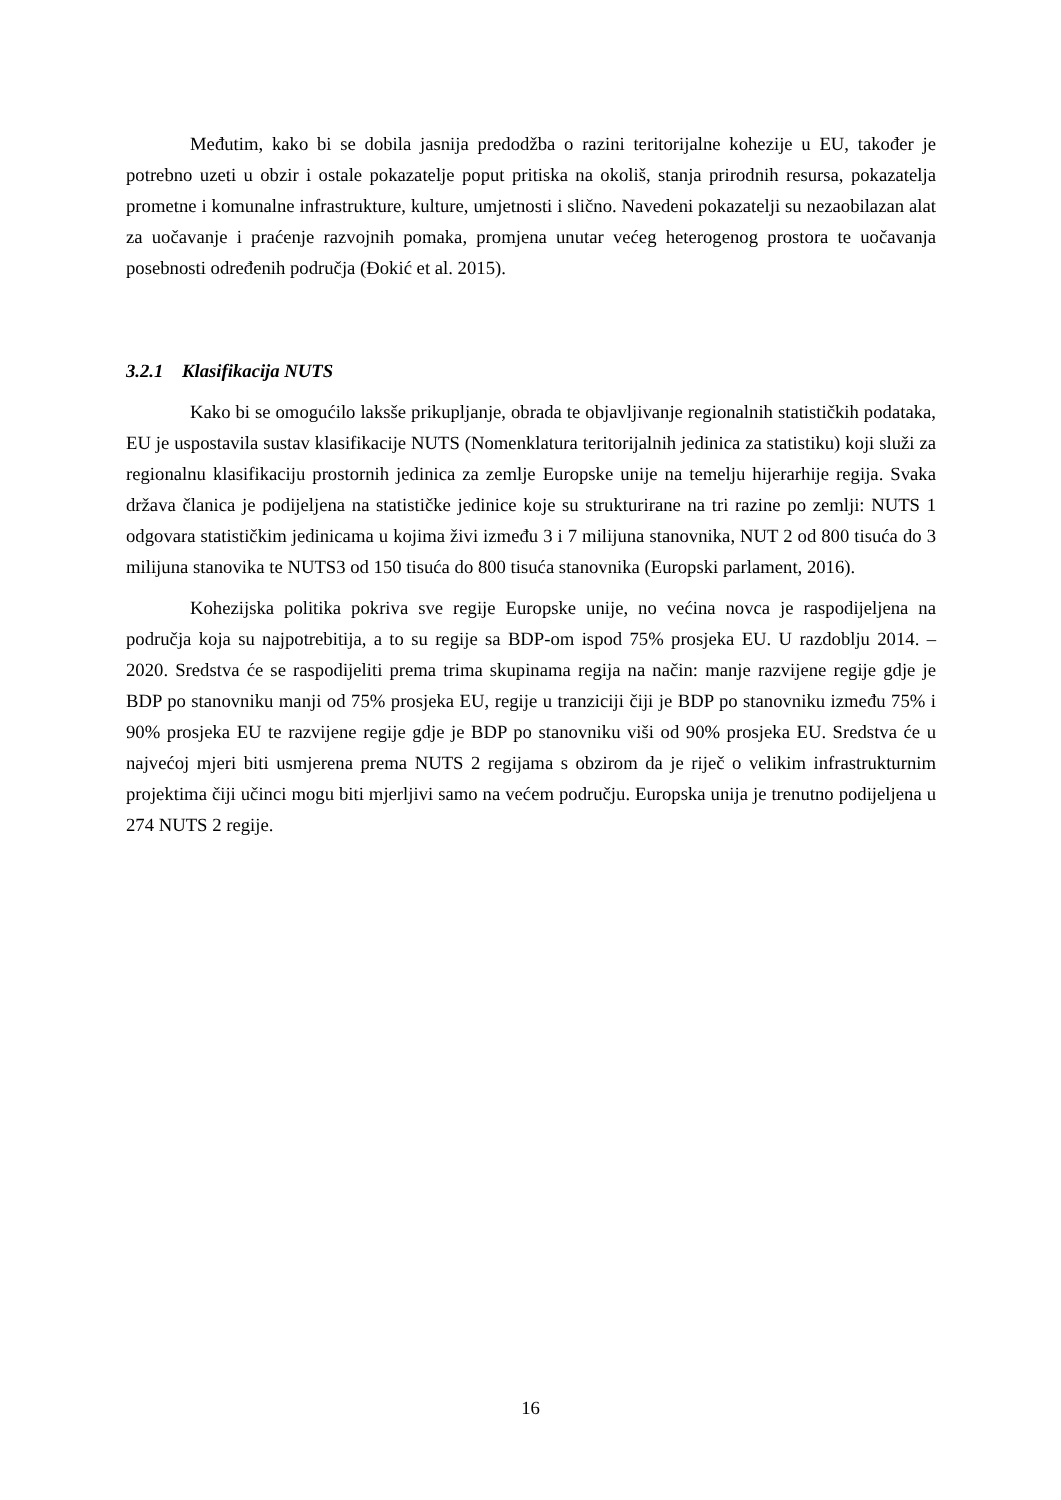Međutim, kako bi se dobila jasnija predodžba o razini teritorijalne kohezije u EU, također je potrebno uzeti u obzir i ostale pokazatelje poput pritiska na okoliš, stanja prirodnih resursa, pokazatelja prometne i komunalne infrastrukture, kulture, umjetnosti i slično. Navedeni pokazatelji su nezaobilazan alat za uočavanje i praćenje razvojnih pomaka, promjena unutar većeg heterogenog prostora te uočavanja posebnosti određenih područja (Đokić et al. 2015).
3.2.1 Klasifikacija NUTS
Kako bi se omogućilo laksše prikupljanje, obrada te objavljivanje regionalnih statističkih podataka, EU je uspostavila sustav klasifikacije NUTS (Nomenklatura teritorijalnih jedinica za statistiku) koji služi za regionalnu klasifikaciju prostornih jedinica za zemlje Europske unije na temelju hijerarhije regija. Svaka država članica je podijeljena na statističke jedinice koje su strukturirane na tri razine po zemlji: NUTS 1 odgovara statističkim jedinicama u kojima živi između 3 i 7 milijuna stanovnika, NUT 2 od 800 tisuća do 3 milijuna stanovika te NUTS3 od 150 tisuća do 800 tisuća stanovnika (Europski parlament, 2016).
Kohezijska politika pokriva sve regije Europske unije, no većina novca je raspodijeljena na područja koja su najpotrebitija, a to su regije sa BDP-om ispod 75% prosjeka EU. U razdoblju 2014. – 2020. Sredstva će se raspodijeliti prema trima skupinama regija na način: manje razvijene regije gdje je BDP po stanovniku manji od 75% prosjeka EU, regije u tranziciji čiji je BDP po stanovniku između 75% i 90% prosjeka EU te razvijene regije gdje je BDP po stanovniku viši od 90% prosjeka EU. Sredstva će u najvećoj mjeri biti usmjerena prema NUTS 2 regijama s obzirom da je riječ o velikim infrastrukturnim projektima čiji učinci mogu biti mjerljivi samo na većem području. Europska unija je trenutno podijeljena u 274 NUTS 2 regije.
16